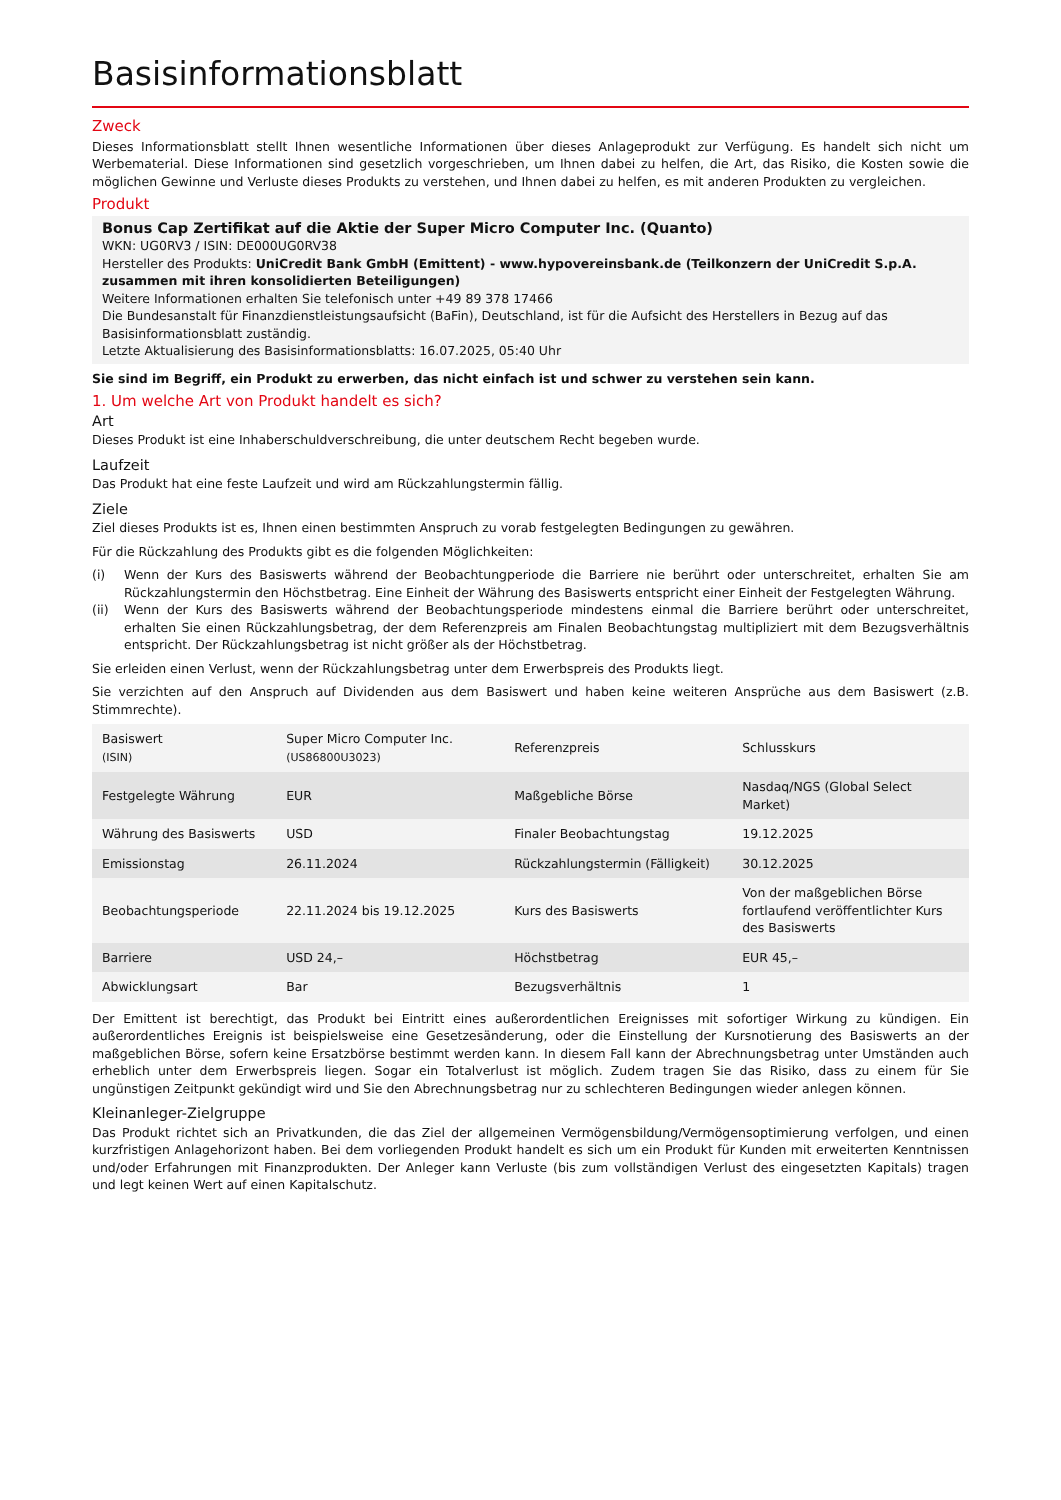Basisinformationsblatt
Zweck
Dieses Informationsblatt stellt Ihnen wesentliche Informationen über dieses Anlageprodukt zur Verfügung. Es handelt sich nicht um Werbematerial. Diese Informationen sind gesetzlich vorgeschrieben, um Ihnen dabei zu helfen, die Art, das Risiko, die Kosten sowie die möglichen Gewinne und Verluste dieses Produkts zu verstehen, und Ihnen dabei zu helfen, es mit anderen Produkten zu vergleichen.
Produkt
Bonus Cap Zertifikat auf die Aktie der Super Micro Computer Inc. (Quanto)
WKN: UG0RV3 / ISIN: DE000UG0RV38
Hersteller des Produkts: UniCredit Bank GmbH (Emittent) - www.hypovereinsbank.de (Teilkonzern der UniCredit S.p.A. zusammen mit ihren konsolidierten Beteiligungen)
Weitere Informationen erhalten Sie telefonisch unter +49 89 378 17466
Die Bundesanstalt für Finanzdienstleistungsaufsicht (BaFin), Deutschland, ist für die Aufsicht des Herstellers in Bezug auf das Basisinformationsblatt zuständig.
Letzte Aktualisierung des Basisinformationsblatts: 16.07.2025, 05:40 Uhr
Sie sind im Begriff, ein Produkt zu erwerben, das nicht einfach ist und schwer zu verstehen sein kann.
1. Um welche Art von Produkt handelt es sich?
Art
Dieses Produkt ist eine Inhaberschuldverschreibung, die unter deutschem Recht begeben wurde.
Laufzeit
Das Produkt hat eine feste Laufzeit und wird am Rückzahlungstermin fällig.
Ziele
Ziel dieses Produkts ist es, Ihnen einen bestimmten Anspruch zu vorab festgelegten Bedingungen zu gewähren.
Für die Rückzahlung des Produkts gibt es die folgenden Möglichkeiten:
(i) Wenn der Kurs des Basiswerts während der Beobachtungperiode die Barriere nie berührt oder unterschreitet, erhalten Sie am Rückzahlungstermin den Höchstbetrag. Eine Einheit der Währung des Basiswerts entspricht einer Einheit der Festgelegten Währung.
(ii) Wenn der Kurs des Basiswerts während der Beobachtungsperiode mindestens einmal die Barriere berührt oder unterschreitet, erhalten Sie einen Rückzahlungsbetrag, der dem Referenzpreis am Finalen Beobachtungstag multipliziert mit dem Bezugsverhältnis entspricht. Der Rückzahlungsbetrag ist nicht größer als der Höchstbetrag.
Sie erleiden einen Verlust, wenn der Rückzahlungsbetrag unter dem Erwerbspreis des Produkts liegt.
Sie verzichten auf den Anspruch auf Dividenden aus dem Basiswert und haben keine weiteren Ansprüche aus dem Basiswert (z.B. Stimmrechte).
| Basiswert (ISIN) | Super Micro Computer Inc. (US86800U3023) | Referenzpreis | Schlusskurs |
| Festgelegte Währung | EUR | Maßgebliche Börse | Nasdaq/NGS (Global Select Market) |
| Währung des Basiswerts | USD | Finaler Beobachtungstag | 19.12.2025 |
| Emissionstag | 26.11.2024 | Rückzahlungstermin (Fälligkeit) | 30.12.2025 |
| Beobachtungsperiode | 22.11.2024 bis 19.12.2025 | Kurs des Basiswerts | Von der maßgeblichen Börse fortlaufend veröffentlichter Kurs des Basiswerts |
| Barriere | USD 24,– | Höchstbetrag | EUR 45,– |
| Abwicklungsart | Bar | Bezugsverhältnis | 1 |
Der Emittent ist berechtigt, das Produkt bei Eintritt eines außerordentlichen Ereignisses mit sofortiger Wirkung zu kündigen. Ein außerordentliches Ereignis ist beispielsweise eine Gesetzesänderung, oder die Einstellung der Kursnotierung des Basiswerts an der maßgeblichen Börse, sofern keine Ersatzbörse bestimmt werden kann. In diesem Fall kann der Abrechnungsbetrag unter Umständen auch erheblich unter dem Erwerbspreis liegen. Sogar ein Totalverlust ist möglich. Zudem tragen Sie das Risiko, dass zu einem für Sie ungünstigen Zeitpunkt gekündigt wird und Sie den Abrechnungsbetrag nur zu schlechteren Bedingungen wieder anlegen können.
Kleinanleger-Zielgruppe
Das Produkt richtet sich an Privatkunden, die das Ziel der allgemeinen Vermögensbildung/Vermögensoptimierung verfolgen, und einen kurzfristigen Anlagehorizont haben. Bei dem vorliegenden Produkt handelt es sich um ein Produkt für Kunden mit erweiterten Kenntnissen und/oder Erfahrungen mit Finanzprodukten. Der Anleger kann Verluste (bis zum vollständigen Verlust des eingesetzten Kapitals) tragen und legt keinen Wert auf einen Kapitalschutz.